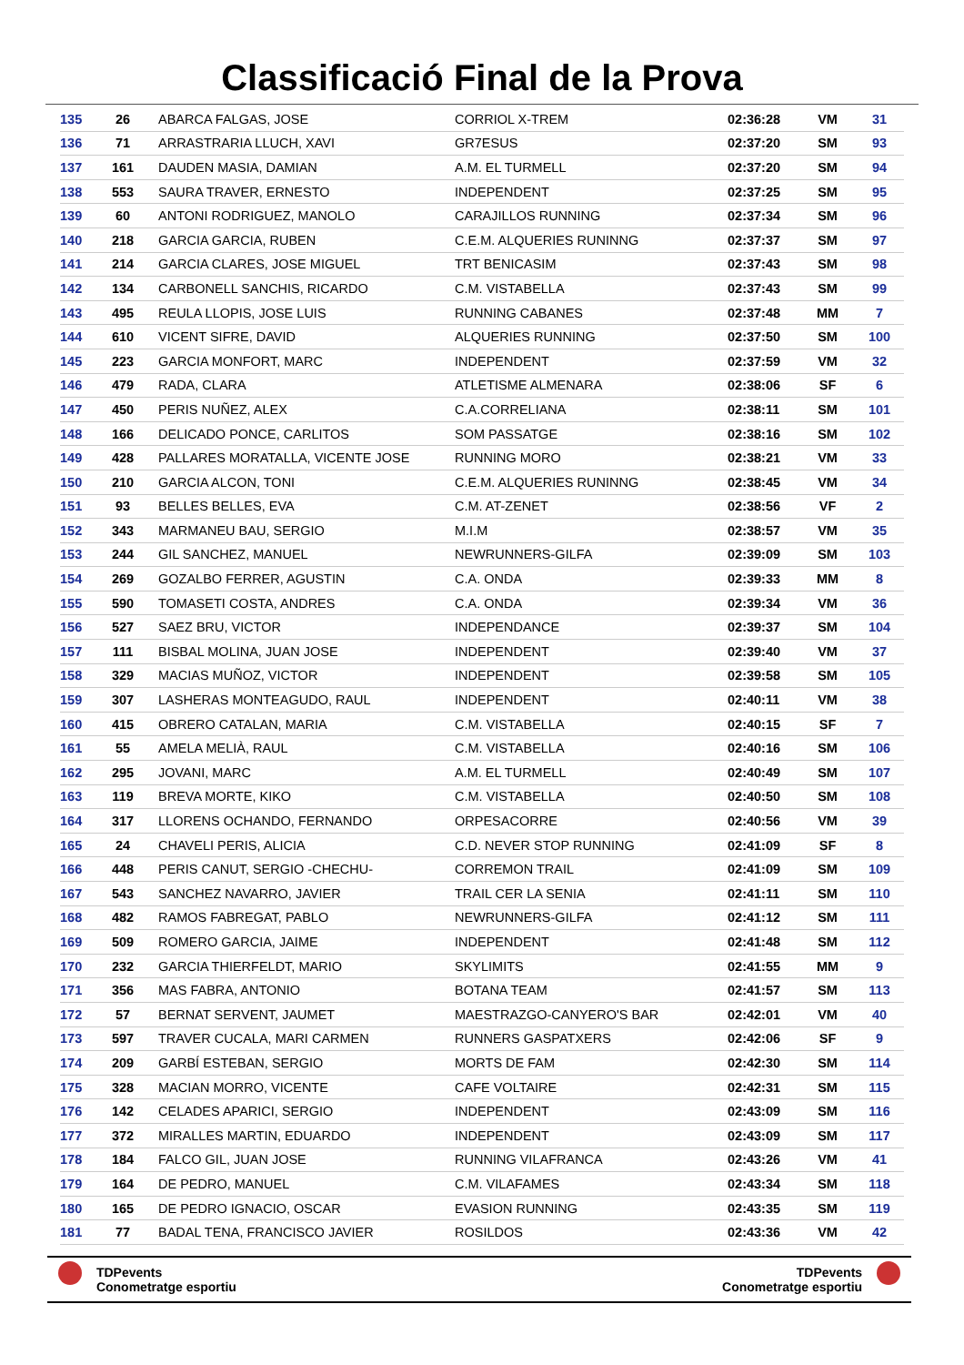Classificació Final de la Prova
| 135 | 26 | ABARCA FALGAS, JOSE | CORRIOL X-TREM | 02:36:28 | VM | 31 |
| 136 | 71 | ARRASTRARIA LLUCH, XAVI | GR7ESUS | 02:37:20 | SM | 93 |
| 137 | 161 | DAUDEN MASIA, DAMIAN | A.M. EL TURMELL | 02:37:20 | SM | 94 |
| 138 | 553 | SAURA TRAVER, ERNESTO | INDEPENDENT | 02:37:25 | SM | 95 |
| 139 | 60 | ANTONI RODRIGUEZ, MANOLO | CARAJILLOS RUNNING | 02:37:34 | SM | 96 |
| 140 | 218 | GARCIA GARCIA, RUBEN | C.E.M. ALQUERIES RUNINNG | 02:37:37 | SM | 97 |
| 141 | 214 | GARCIA CLARES, JOSE MIGUEL | TRT BENICASIM | 02:37:43 | SM | 98 |
| 142 | 134 | CARBONELL SANCHIS, RICARDO | C.M. VISTABELLA | 02:37:43 | SM | 99 |
| 143 | 495 | REULA LLOPIS, JOSE LUIS | RUNNING CABANES | 02:37:48 | MM | 7 |
| 144 | 610 | VICENT SIFRE, DAVID | ALQUERIES RUNNING | 02:37:50 | SM | 100 |
| 145 | 223 | GARCIA MONFORT, MARC | INDEPENDENT | 02:37:59 | VM | 32 |
| 146 | 479 | RADA, CLARA | ATLETISME ALMENARA | 02:38:06 | SF | 6 |
| 147 | 450 | PERIS NUÑEZ, ALEX | C.A.CORRELIANA | 02:38:11 | SM | 101 |
| 148 | 166 | DELICADO PONCE, CARLITOS | SOM PASSATGE | 02:38:16 | SM | 102 |
| 149 | 428 | PALLARES MORATALLA, VICENTE JOSE | RUNNING MORO | 02:38:21 | VM | 33 |
| 150 | 210 | GARCIA ALCON, TONI | C.E.M. ALQUERIES RUNINNG | 02:38:45 | VM | 34 |
| 151 | 93 | BELLES BELLES, EVA | C.M. AT-ZENET | 02:38:56 | VF | 2 |
| 152 | 343 | MARMANEU BAU, SERGIO | M.I.M | 02:38:57 | VM | 35 |
| 153 | 244 | GIL SANCHEZ, MANUEL | NEWRUNNERS-GILFA | 02:39:09 | SM | 103 |
| 154 | 269 | GOZALBO FERRER, AGUSTIN | C.A. ONDA | 02:39:33 | MM | 8 |
| 155 | 590 | TOMASETI COSTA, ANDRES | C.A. ONDA | 02:39:34 | VM | 36 |
| 156 | 527 | SAEZ BRU, VICTOR | INDEPENDANCE | 02:39:37 | SM | 104 |
| 157 | 111 | BISBAL MOLINA, JUAN JOSE | INDEPENDENT | 02:39:40 | VM | 37 |
| 158 | 329 | MACIAS MUÑOZ, VICTOR | INDEPENDENT | 02:39:58 | SM | 105 |
| 159 | 307 | LASHERAS MONTEAGUDO, RAUL | INDEPENDENT | 02:40:11 | VM | 38 |
| 160 | 415 | OBRERO CATALAN, MARIA | C.M. VISTABELLA | 02:40:15 | SF | 7 |
| 161 | 55 | AMELA MELIÀ, RAUL | C.M. VISTABELLA | 02:40:16 | SM | 106 |
| 162 | 295 | JOVANI, MARC | A.M. EL TURMELL | 02:40:49 | SM | 107 |
| 163 | 119 | BREVA MORTE, KIKO | C.M. VISTABELLA | 02:40:50 | SM | 108 |
| 164 | 317 | LLORENS OCHANDO, FERNANDO | ORPESACORRE | 02:40:56 | VM | 39 |
| 165 | 24 | CHAVELI PERIS, ALICIA | C.D. NEVER STOP RUNNING | 02:41:09 | SF | 8 |
| 166 | 448 | PERIS CANUT, SERGIO -CHECHU- | CORREMON TRAIL | 02:41:09 | SM | 109 |
| 167 | 543 | SANCHEZ NAVARRO, JAVIER | TRAIL CER LA SENIA | 02:41:11 | SM | 110 |
| 168 | 482 | RAMOS FABREGAT, PABLO | NEWRUNNERS-GILFA | 02:41:12 | SM | 111 |
| 169 | 509 | ROMERO GARCIA, JAIME | INDEPENDENT | 02:41:48 | SM | 112 |
| 170 | 232 | GARCIA THIERFELDT, MARIO | SKYLIMITS | 02:41:55 | MM | 9 |
| 171 | 356 | MAS FABRA, ANTONIO | BOTANA TEAM | 02:41:57 | SM | 113 |
| 172 | 57 | BERNAT SERVENT, JAUMET | MAESTRAZGO-CANYERO'S BAR | 02:42:01 | VM | 40 |
| 173 | 597 | TRAVER CUCALA, MARI CARMEN | RUNNERS GASPATXERS | 02:42:06 | SF | 9 |
| 174 | 209 | GARBÍ ESTEBAN, SERGIO | MORTS DE FAM | 02:42:30 | SM | 114 |
| 175 | 328 | MACIAN MORRO, VICENTE | CAFE VOLTAIRE | 02:42:31 | SM | 115 |
| 176 | 142 | CELADES APARICI, SERGIO | INDEPENDENT | 02:43:09 | SM | 116 |
| 177 | 372 | MIRALLES MARTIN, EDUARDO | INDEPENDENT | 02:43:09 | SM | 117 |
| 178 | 184 | FALCO GIL, JUAN JOSE | RUNNING VILAFRANCA | 02:43:26 | VM | 41 |
| 179 | 164 | DE PEDRO, MANUEL | C.M. VILAFAMES | 02:43:34 | SM | 118 |
| 180 | 165 | DE PEDRO IGNACIO, OSCAR | EVASION RUNNING | 02:43:35 | SM | 119 |
| 181 | 77 | BADAL TENA, FRANCISCO JAVIER | ROSILDOS | 02:43:36 | VM | 42 |
TDPevents
Conometratge esportiu
TDPevents
Conometratge esportiu